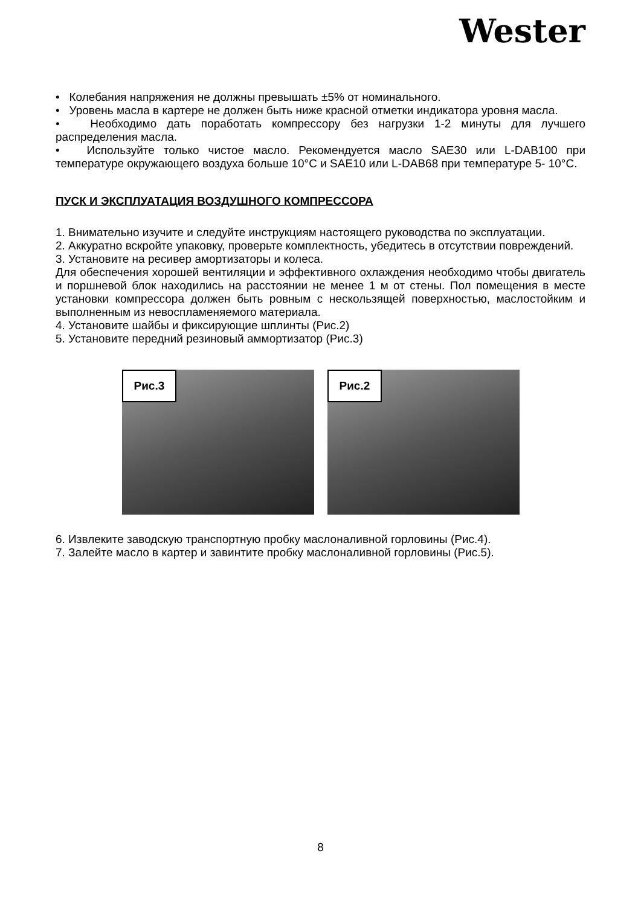Wester
• Колебания напряжения не должны превышать ±5% от номинального.
• Уровень масла в картере не должен быть ниже красной отметки индикатора уровня масла.
• Необходимо дать поработать компрессору без нагрузки 1-2 минуты для лучшего распределения масла.
• Используйте только чистое масло. Рекомендуется масло SAE30 или L-DAB100 при температуре окружающего воздуха больше 10°C и SAE10 или L-DAB68 при температуре 5- 10°C.
ПУСК И ЭКСПЛУАТАЦИЯ ВОЗДУШНОГО КОМПРЕССОРА
1. Внимательно изучите и следуйте инструкциям настоящего руководства по эксплуатации.
2. Аккуратно вскройте упаковку, проверьте комплектность, убедитесь в отсутствии повреждений.
3. Установите на ресивер амортизаторы и колеса.
Для обеспечения хорошей вентиляции и эффективного охлаждения необходимо чтобы двигатель и поршневой блок находились на расстоянии не менее 1 м от стены. Пол помещения в месте установки компрессора должен быть ровным с нескользящей поверхностью, маслостойким и выполненным из невоспламеняемого материала.
4. Установите шайбы и фиксирующие шплинты (Рис.2)
5. Установите передний резиновый аммортизатор (Рис.3)
Рис.3
Рис.2
6. Извлеките заводскую транспортную пробку маслоналивной горловины (Рис.4).
7. Залейте масло в картер и завинтите пробку маслоналивной горловины (Рис.5).
8